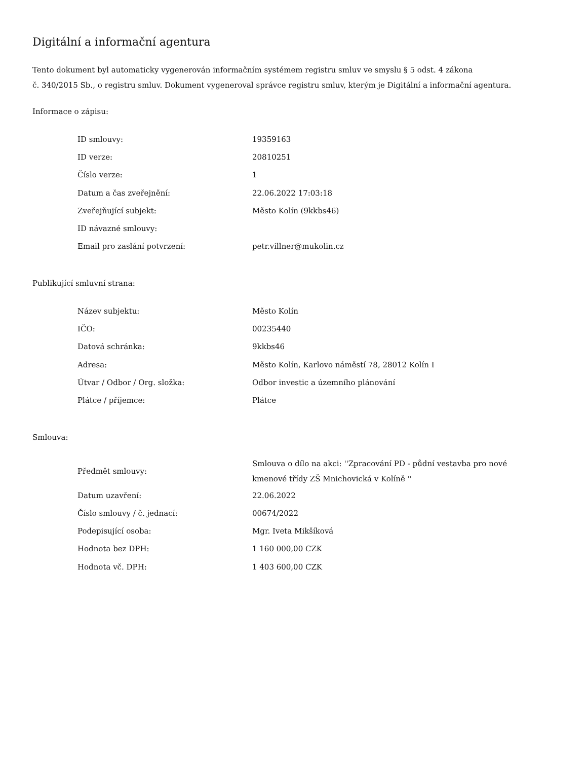Digitální a informační agentura
Tento dokument byl automaticky vygenerován informačním systémem registru smluv ve smyslu § 5 odst. 4 zákona
č. 340/2015 Sb., o registru smluv. Dokument vygeneroval správce registru smluv, kterým je Digitální a informační agentura.
Informace o zápisu:
| ID smlouvy: | 19359163 |
| ID verze: | 20810251 |
| Číslo verze: | 1 |
| Datum a čas zveřejnění: | 22.06.2022 17:03:18 |
| Zveřejňující subjekt: | Město Kolín (9kkbs46) |
| ID návazné smlouvy: | |
| Email pro zaslání potvrzení: | petr.villner@mukolin.cz |
Publikující smluvní strana:
| Název subjektu: | Město Kolín |
| IČO: | 00235440 |
| Datová schránka: | 9kkbs46 |
| Adresa: | Město Kolín, Karlovo náměstí 78, 28012 Kolín I |
| Útvar / Odbor / Org. složka: | Odbor investic a územního plánování |
| Plátce / příjemce: | Plátce |
Smlouva:
| Předmět smlouvy: | Smlouva o dílo na akci: ''Zpracování PD - půdní vestavba pro nové kmenové třídy ZŠ Mnichovická v Kolíně '' |
| Datum uzavření: | 22.06.2022 |
| Číslo smlouvy / č. jednací: | 00674/2022 |
| Podepisující osoba: | Mgr. Iveta Mikšíková |
| Hodnota bez DPH: | 1 160 000,00 CZK |
| Hodnota vč. DPH: | 1 403 600,00 CZK |